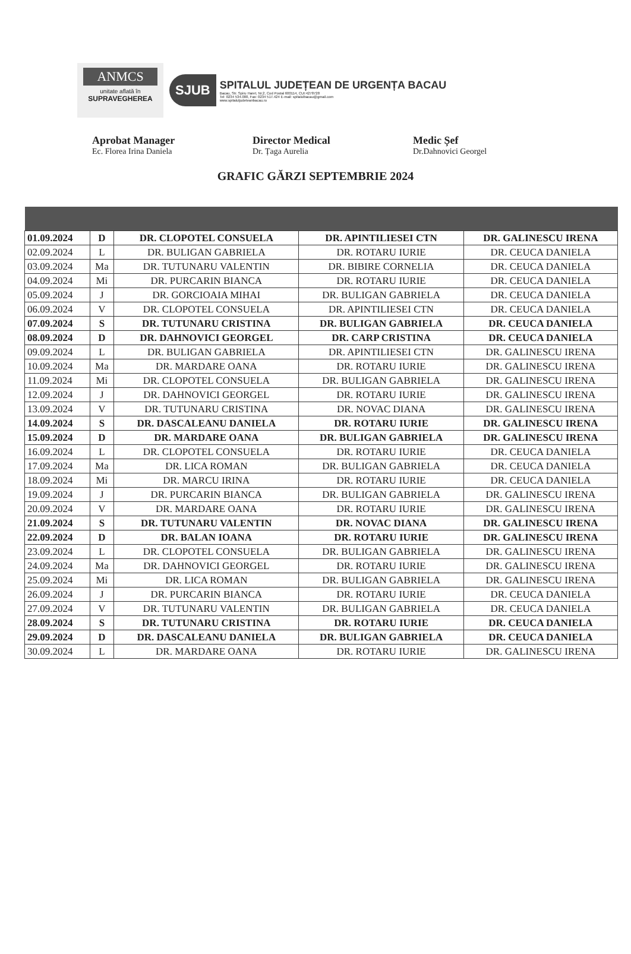ANMCS
unitate aflată în
SUPRAVEGHEREA
SJUB
SPITALUL JUDEȚEAN DE URGENȚA BACAU
Bacau, Str. Spiru Haret, Nr.2, Cod Postal 600114, CUI:4278728
Tel: 0234 534.000, Fax: 0234 517.424 E-mail: spitalulbacau@gmail.com
www.spitaluljudeteanbacau.ro
Aprobat Manager
Ec. Florea Irina Daniela
Director Medical
Dr. Țaga Aurelia
Medic Șef
Dr.Dahnovici Georgel
GRAFIC GĂRZI SEPTEMBRIE 2024
| 01.09.2024 | D | DR. CLOPOTEL CONSUELA | DR. APINTILIESEI CTN | DR. GALINESCU IRENA |
| 02.09.2024 | L | DR. BULIGAN GABRIELA | DR. ROTARU IURIE | DR. CEUCA DANIELA |
| 03.09.2024 | Ma | DR. TUTUNARU VALENTIN | DR. BIBIRE CORNELIA | DR. CEUCA DANIELA |
| 04.09.2024 | Mi | DR. PURCARIN BIANCA | DR. ROTARU IURIE | DR. CEUCA DANIELA |
| 05.09.2024 | J | DR. GORCIOAIA MIHAI | DR. BULIGAN GABRIELA | DR. CEUCA DANIELA |
| 06.09.2024 | V | DR. CLOPOTEL CONSUELA | DR. APINTILIESEI CTN | DR. CEUCA DANIELA |
| 07.09.2024 | S | DR. TUTUNARU CRISTINA | DR. BULIGAN GABRIELA | DR. CEUCA DANIELA |
| 08.09.2024 | D | DR. DAHNOVICI GEORGEL | DR. CARP CRISTINA | DR. CEUCA DANIELA |
| 09.09.2024 | L | DR. BULIGAN GABRIELA | DR. APINTILIESEI CTN | DR. GALINESCU IRENA |
| 10.09.2024 | Ma | DR. MARDARE OANA | DR. ROTARU IURIE | DR. GALINESCU IRENA |
| 11.09.2024 | Mi | DR. CLOPOTEL CONSUELA | DR. BULIGAN GABRIELA | DR. GALINESCU IRENA |
| 12.09.2024 | J | DR. DAHNOVICI GEORGEL | DR. ROTARU IURIE | DR. GALINESCU IRENA |
| 13.09.2024 | V | DR. TUTUNARU CRISTINA | DR. NOVAC DIANA | DR. GALINESCU IRENA |
| 14.09.2024 | S | DR. DASCALEANU DANIELA | DR. ROTARU IURIE | DR. GALINESCU IRENA |
| 15.09.2024 | D | DR. MARDARE OANA | DR. BULIGAN GABRIELA | DR. GALINESCU IRENA |
| 16.09.2024 | L | DR. CLOPOTEL CONSUELA | DR. ROTARU IURIE | DR. CEUCA DANIELA |
| 17.09.2024 | Ma | DR. LICA ROMAN | DR. BULIGAN GABRIELA | DR. CEUCA DANIELA |
| 18.09.2024 | Mi | DR. MARCU IRINA | DR. ROTARU IURIE | DR. CEUCA DANIELA |
| 19.09.2024 | J | DR. PURCARIN BIANCA | DR. BULIGAN GABRIELA | DR. GALINESCU IRENA |
| 20.09.2024 | V | DR. MARDARE OANA | DR. ROTARU IURIE | DR. GALINESCU IRENA |
| 21.09.2024 | S | DR. TUTUNARU VALENTIN | DR. NOVAC DIANA | DR. GALINESCU IRENA |
| 22.09.2024 | D | DR. BALAN IOANA | DR. ROTARU IURIE | DR. GALINESCU IRENA |
| 23.09.2024 | L | DR. CLOPOTEL CONSUELA | DR. BULIGAN GABRIELA | DR. GALINESCU IRENA |
| 24.09.2024 | Ma | DR. DAHNOVICI GEORGEL | DR. ROTARU IURIE | DR. GALINESCU IRENA |
| 25.09.2024 | Mi | DR. LICA ROMAN | DR. BULIGAN GABRIELA | DR. GALINESCU IRENA |
| 26.09.2024 | J | DR. PURCARIN BIANCA | DR. ROTARU IURIE | DR. CEUCA DANIELA |
| 27.09.2024 | V | DR. TUTUNARU VALENTIN | DR. BULIGAN GABRIELA | DR. CEUCA DANIELA |
| 28.09.2024 | S | DR. TUTUNARU CRISTINA | DR. ROTARU IURIE | DR. CEUCA DANIELA |
| 29.09.2024 | D | DR. DASCALEANU DANIELA | DR. BULIGAN GABRIELA | DR. CEUCA DANIELA |
| 30.09.2024 | L | DR. MARDARE OANA | DR. ROTARU IURIE | DR. GALINESCU IRENA |